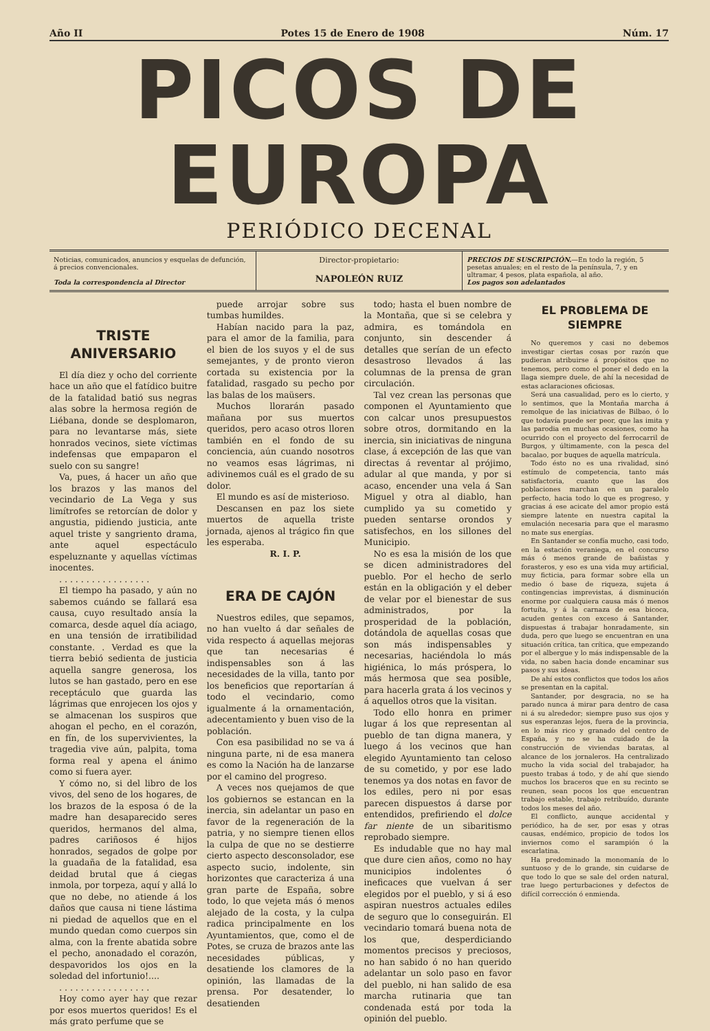Año II Potes 15 de Enero de 1908 Núm. 17
PICOS DE EUROPA
PERIÓDICO DECENAL
Noticias, comunicados, anuncios y esquelas de defunción, á precios convencionales.
Toda la correspondencia al Director
Director-propietario:
NAPOLEÓN RUIZ
PRECIOS DE SUSCRIPCIÓN.—En todo la región, 5 pesetas anuales; en el resto de la península, 7, y en ultramar, 4 pesos, plata española, al año.
Los pagos son adelantados
TRISTE ANIVERSARIO
El día diez y ocho del corriente hace un año que el fatídico buitre de la fatalidad batió sus negras alas sobre la hermosa región de Liébana, donde se desplomaron, para no levantarse más, siete honrados vecinos, siete víctimas indefensas que empaparon el suelo con su sangre!
Va, pues, á hacer un año que los brazos y las manos del vecindario de La Vega y sus limítrofes se retorcían de dolor y angustia, pidiendo justicia, ante aquel triste y sangriento drama, ante aquel espectáculo espeluznante y aquellas víctimas inocentes.
. . . . . . . . . . . . . . . . .
El tiempo ha pasado, y aún no sabemos cuándo se fallará esa causa, cuyo resultado ansía la comarca, desde aquel día aciago, en una tensión de irratibilidad constante. . Verdad es que la tierra bebió sedienta de justicia aquella sangre generosa, los lutos se han gastado, pero en ese receptáculo que guarda las lágrimas que enrojecen los ojos y se almacenan los suspiros que ahogan el pecho, en el corazón, en fín, de los supervivientes, la tragedia vive aún, palpita, toma forma real y apena el ánimo como si fuera ayer.
Y cómo no, si del libro de los vivos, del seno de los hogares, de los brazos de la esposa ó de la madre han desaparecido seres queridos, hermanos del alma, padres cariñosos é hijos honrados, segados de golpe por la guadaña de la fatalidad, esa deidad brutal que á ciegas inmola, por torpeza, aquí y allá lo que no debe, no atiende á los daños que causa ni tiene lástima ni piedad de aquellos que en el mundo quedan como cuerpos sin alma, con la frente abatida sobre el pecho, anonadado el corazón, despavoridos los ojos en la soledad del infortunio!....
. . . . . . . . . . . . . . . . .
Hoy como ayer hay que rezar por esos muertos queridos! Es el más grato perfume que se
puede arrojar sobre sus tumbas humildes.
Habían nacido para la paz, para el amor de la familia, para el bien de los suyos y el de sus semejantes, y de pronto vieron cortada su existencia por la fatalidad, rasgado su pecho por las balas de los maüsers.
Muchos llorarán pasado mañana por sus muertos queridos, pero acaso otros lloren también en el fondo de su conciencia, aún cuando nosotros no veamos esas lágrimas, ni adivinemos cuál es el grado de su dolor.
El mundo es así de misterioso.
Descansen en paz los siete muertos de aquella triste jornada, ajenos al trágico fin que les esperaba.
R. I. P.
ERA DE CAJÓN
Nuestros ediles, que sepamos, no han vuelto á dar señales de vida respecto á aquellas mejoras que tan necesarias é indispensables son á las necesidades de la villa, tanto por los beneficios que reportarían á todo el vecindario, como igualmente á la ornamentación, adecentamiento y buen viso de la población.
Con esa pasibilidad no se va á ninguna parte, ni de esa manera es como la Nación ha de lanzarse por el camino del progreso.
A veces nos quejamos de que los gobiernos se estancan en la inercia, sin adelantar un paso en favor de la regeneración de la patria, y no siempre tienen ellos la culpa de que no se destierre cierto aspecto desconsolador, ese aspecto sucio, indolente, sin horizontes que caracteriza á una gran parte de España, sobre todo, lo que vejeta más ó menos alejado de la costa, y la culpa radica principalmente en los Ayuntamientos, que, como el de Potes, se cruza de brazos ante las necesidades públicas, y desatiende los clamores de la opinión, las llamadas de la prensa. Por desatender, lo desatienden
todo; hasta el buen nombre de la Montaña, que si se celebra y admira, es tomándola en conjunto, sin descender á detalles que serían de un efecto desastroso llevados á las columnas de la prensa de gran circulación.
Tal vez crean las personas que componen el Ayuntamiento que con calcar unos presupuestos sobre otros, dormitando en la inercia, sin iniciativas de ninguna clase, á excepción de las que van directas á reventar al prójimo, adular al que manda, y por si acaso, encender una vela á San Miguel y otra al diablo, han cumplido ya su cometido y pueden sentarse orondos y satisfechos, en los sillones del Municipio.
No es esa la misión de los que se dicen administradores del pueblo. Por el hecho de serlo están en la obligación y el deber de velar por el bienestar de sus administrados, por la prosperidad de la población, dotándola de aquellas cosas que son más indispensables y necesarias, haciéndola lo más higiénica, lo más próspera, lo más hermosa que sea posible, para hacerla grata á los vecinos y á aquellos otros que la visitan.
Todo ello honra en primer lugar á los que representan al pueblo de tan digna manera, y luego á los vecinos que han elegido Ayuntamiento tan celoso de su cometido, y por ese lado tenemos ya dos notas en favor de los ediles, pero ni por esas parecen dispuestos á darse por entendidos, prefiriendo el dolce far niente de un sibaritismo reprobado siempre.
Es indudable que no hay mal que dure cien años, como no hay municipios indolentes ó ineficaces que vuelvan á ser elegidos por el pueblo, y si á eso aspiran nuestros actuales ediles de seguro que lo conseguirán. El vecindario tomará buena nota de los que, desperdiciando momentos precisos y preciosos, no han sabido ó no han querido adelantar un solo paso en favor del pueblo, ni han salido de esa marcha rutinaria que tan condenada está por toda la opinión del pueblo.
EL PROBLEMA DE SIEMPRE
No queremos y casi no debemos investigar ciertas cosas por razón que pudieran atribuirse á propósitos que no tenemos, pero como el poner el dedo en la llaga siempre duele, de ahí la necesidad de estas aclaraciones oficiosas.
Será una casualidad, pero es lo cierto, y lo sentimos, que la Montaña marcha á remolque de las iniciativas de Bilbao, ó lo que todavía puede ser peor, que las imita y las parodia en muchas ocasiones, como ha ocurrido con el proyecto del ferrocarril de Burgos, y últimamente, con la pesca del bacalao, por buques de aquella matrícula.
Todo ésto no es una rivalidad, sinó estímulo de competencia, tanto más satisfactoria, cuanto que las dos poblaciones marchan en un paralelo perfecto, hacia todo lo que es progreso, y gracias á ese acicate del amor propio está siempre latente en nuestra capital la emulación necesaria para que el marasmo no mate sus energías.
En Santander se confía mucho, casi todo, en la estación veraniega, en el concurso más ó menos grande de bañistas y forasteros, y eso es una vida muy artificial, muy ficticia, para formar sobre ella un medio ó base de riqueza, sujeta á contingencias imprevistas, á disminución enorme por cualquiera causa más ó menos fortuíta, y á la carnaza de esa bicoca, acuden gentes con exceso á Santander, dispuestas á trabajar honradamente, sin duda, pero que luego se encuentran en una situación crítica, tan crítica, que empezando por el albergue y lo más indispensable de la vida, no saben hacia donde encaminar sus pasos y sus ideas.
De ahí estos conflictos que todos los años se presentan en la capital.
Santander, por desgracia, no se ha parado nunca á mirar para dentro de casa ni á su alrededor; siempre puso sus ojos y sus esperanzas lejos, fuera de la provincia, en lo más rico y granado del centro de España, y no se ha cuidado de la construcción de viviendas baratas, al alcance de los jornaleros. Ha centralizado mucho la vida social del trabajador, ha puesto trabas á todo, y de ahí que siendo muchos los braceros que en su recinto se reunen, sean pocos los que encuentran trabajo estable, trabajo retribuído, durante todos los meses del año.
El conflicto, aunque accidental y periódico, ha de ser, por esas y otras causas, endémico, propicio de todos los inviernos como el sarampión ó la escarlatina.
Ha predominado la monomanía de lo suntuoso y de lo grande, sin cuidarse de que todo lo que se sale del orden natural, trae luego perturbaciones y defectos de difícil corrección ó enmienda.